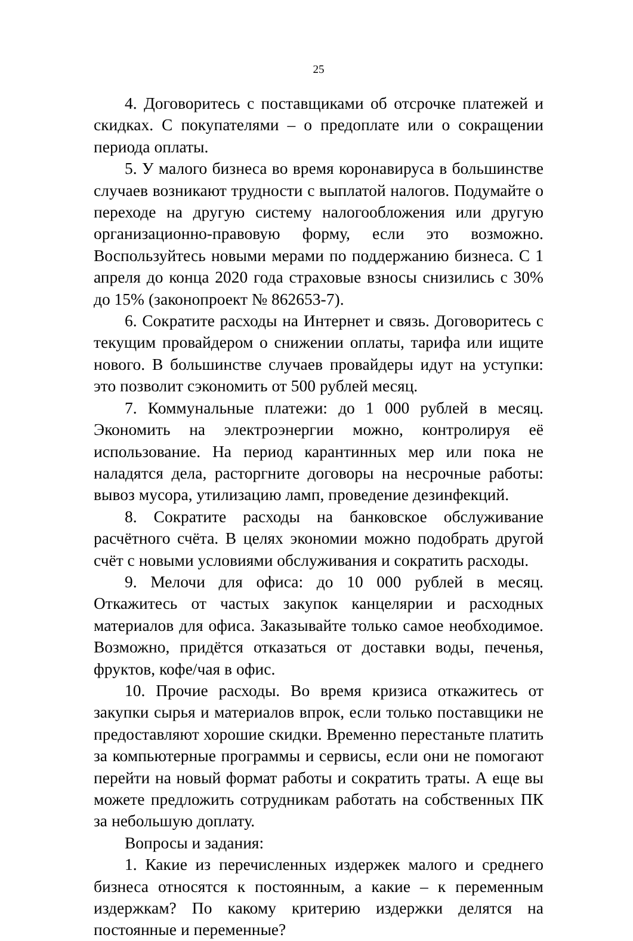25
4. Договоритесь с поставщиками об отсрочке платежей и скидках. С покупателями – о предоплате или о сокращении периода оплаты.
5. У малого бизнеса во время коронавируса в большинстве случаев возникают трудности с выплатой налогов. Подумайте о переходе на другую систему налогообложения или другую организационно-правовую форму, если это возможно. Воспользуйтесь новыми мерами по поддержанию бизнеса. С 1 апреля до конца 2020 года страховые взносы снизились с 30% до 15% (законопроект № 862653-7).
6. Сократите расходы на Интернет и связь. Договоритесь с текущим провайдером о снижении оплаты, тарифа или ищите нового. В большинстве случаев провайдеры идут на уступки: это позволит сэкономить от 500 рублей месяц.
7. Коммунальные платежи: до 1 000 рублей в месяц. Экономить на электроэнергии можно, контролируя её использование. На период карантинных мер или пока не наладятся дела, расторгните договоры на несрочные работы: вывоз мусора, утилизацию ламп, проведение дезинфекций.
8. Сократите расходы на банковское обслуживание расчётного счёта. В целях экономии можно подобрать другой счёт с новыми условиями обслуживания и сократить расходы.
9. Мелочи для офиса: до 10 000 рублей в месяц. Откажитесь от частых закупок канцелярии и расходных материалов для офиса. Заказывайте только самое необходимое. Возможно, придётся отказаться от доставки воды, печенья, фруктов, кофе/чая в офис.
10. Прочие расходы. Во время кризиса откажитесь от закупки сырья и материалов впрок, если только поставщики не предоставляют хорошие скидки. Временно перестаньте платить за компьютерные программы и сервисы, если они не помогают перейти на новый формат работы и сократить траты. А еще вы можете предложить сотрудникам работать на собственных ПК за небольшую доплату.
Вопросы и задания:
1. Какие из перечисленных издержек малого и среднего бизнеса относятся к постоянным, а какие – к переменным издержкам? По какому критерию издержки делятся на постоянные и переменные?